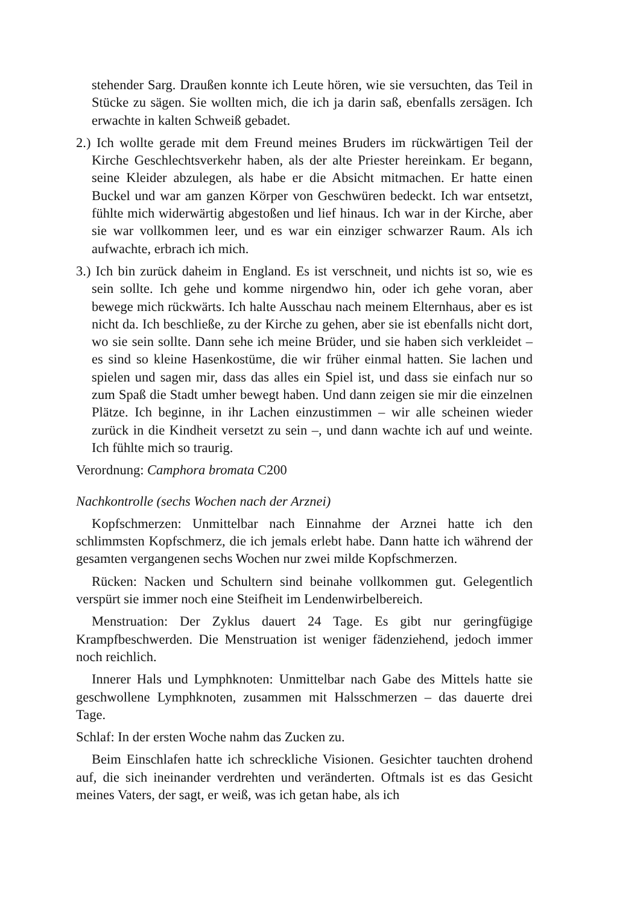stehender Sarg. Draußen konnte ich Leute hören, wie sie versuchten, das Teil in Stücke zu sägen. Sie wollten mich, die ich ja darin saß, ebenfalls zersägen. Ich erwachte in kalten Schweiß gebadet.
2.) Ich wollte gerade mit dem Freund meines Bruders im rückwärtigen Teil der Kirche Geschlechtsverkehr haben, als der alte Priester hereinkam. Er begann, seine Kleider abzulegen, als habe er die Absicht mitmachen. Er hatte einen Buckel und war am ganzen Körper von Geschwüren bedeckt. Ich war entsetzt, fühlte mich widerwärtig abgestoßen und lief hinaus. Ich war in der Kirche, aber sie war vollkommen leer, und es war ein einziger schwarzer Raum. Als ich aufwachte, erbrach ich mich.
3.) Ich bin zurück daheim in England. Es ist verschneit, und nichts ist so, wie es sein sollte. Ich gehe und komme nirgendwo hin, oder ich gehe voran, aber bewege mich rückwärts. Ich halte Ausschau nach meinem Elternhaus, aber es ist nicht da. Ich beschließe, zu der Kirche zu gehen, aber sie ist ebenfalls nicht dort, wo sie sein sollte. Dann sehe ich meine Brüder, und sie haben sich verkleidet – es sind so kleine Hasenkostüme, die wir früher einmal hatten. Sie lachen und spielen und sagen mir, dass das alles ein Spiel ist, und dass sie einfach nur so zum Spaß die Stadt umher bewegt haben. Und dann zeigen sie mir die einzelnen Plätze. Ich beginne, in ihr Lachen einzustimmen – wir alle scheinen wieder zurück in die Kindheit versetzt zu sein –, und dann wachte ich auf und weinte. Ich fühlte mich so traurig.
Verordnung: Camphora bromata C200
Nachkontrolle (sechs Wochen nach der Arznei)
Kopfschmerzen: Unmittelbar nach Einnahme der Arznei hatte ich den schlimmsten Kopfschmerz, die ich jemals erlebt habe. Dann hatte ich während der gesamten vergangenen sechs Wochen nur zwei milde Kopfschmerzen.
Rücken: Nacken und Schultern sind beinahe vollkommen gut. Gelegentlich verspürt sie immer noch eine Steifheit im Lendenwirbelbereich.
Menstruation: Der Zyklus dauert 24 Tage. Es gibt nur geringfügige Krampfbeschwerden. Die Menstruation ist weniger fädenziehend, jedoch immer noch reichlich.
Innerer Hals und Lymphknoten: Unmittelbar nach Gabe des Mittels hatte sie geschwollene Lymphknoten, zusammen mit Halsschmerzen – das dauerte drei Tage.
Schlaf: In der ersten Woche nahm das Zucken zu.
Beim Einschlafen hatte ich schreckliche Visionen. Gesichter tauchten drohend auf, die sich ineinander verdrehten und veränderten. Oftmals ist es das Gesicht meines Vaters, der sagt, er weiß, was ich getan habe, als ich